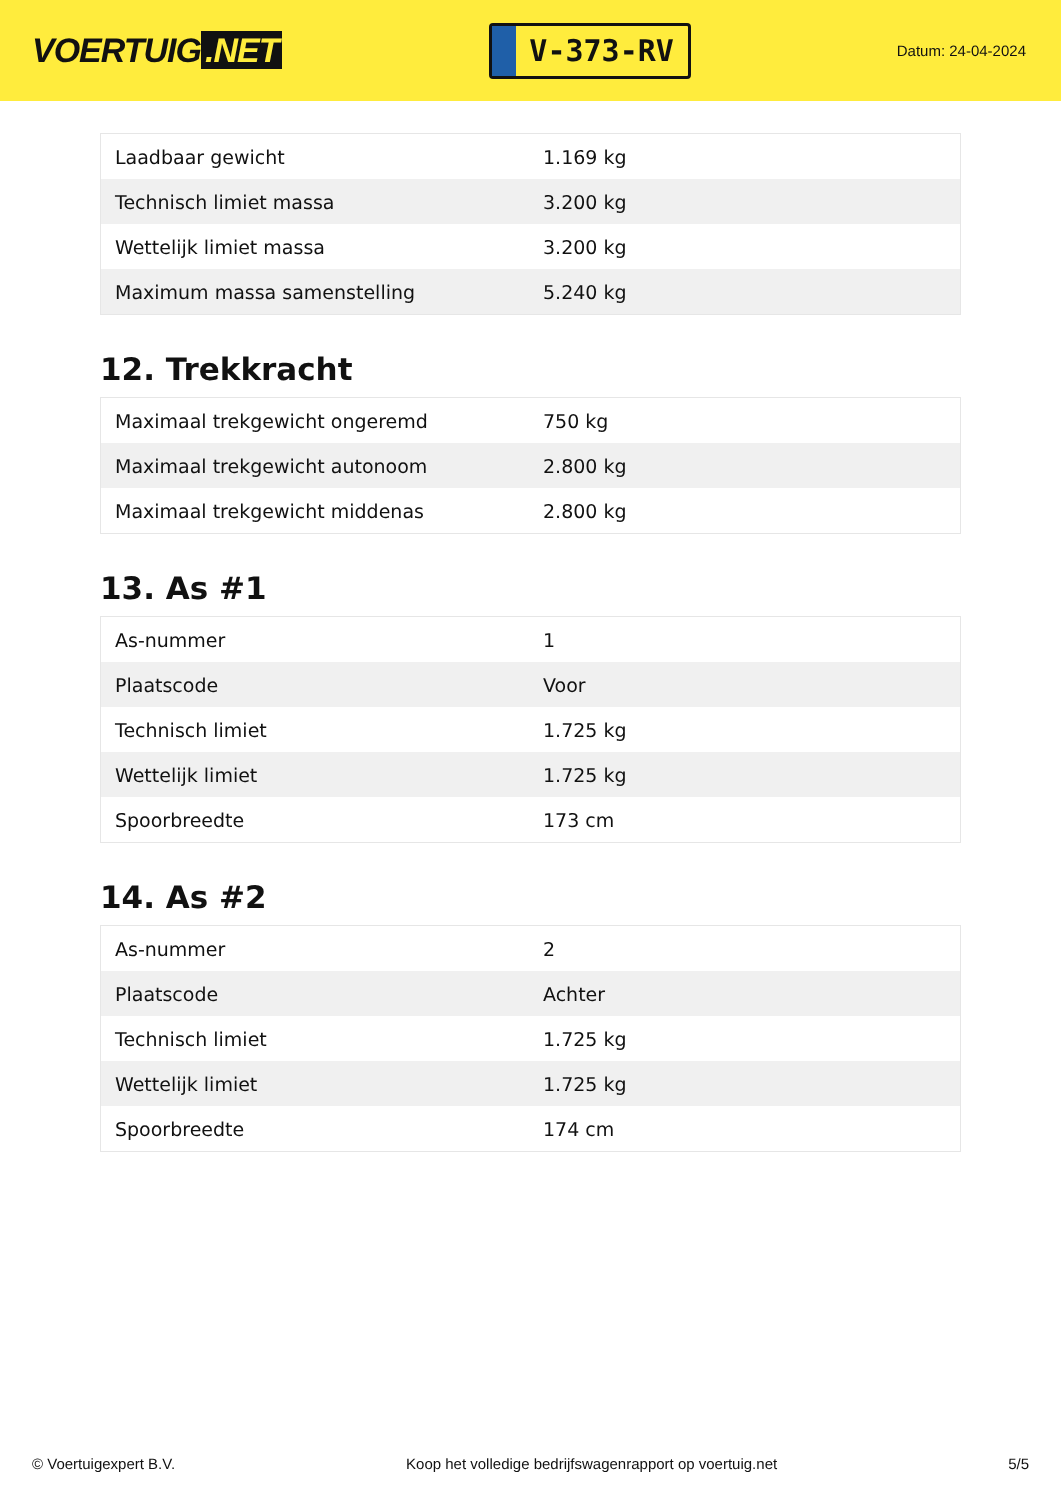VOERTUIG.NET
V-373-RV
Datum: 24-04-2024
| Laadbaar gewicht | 1.169 kg |
| Technisch limiet massa | 3.200 kg |
| Wettelijk limiet massa | 3.200 kg |
| Maximum massa samenstelling | 5.240 kg |
12. Trekkracht
| Maximaal trekgewicht ongeremd | 750 kg |
| Maximaal trekgewicht autonoom | 2.800 kg |
| Maximaal trekgewicht middenas | 2.800 kg |
13. As #1
| As-nummer | 1 |
| Plaatscode | Voor |
| Technisch limiet | 1.725 kg |
| Wettelijk limiet | 1.725 kg |
| Spoorbreedte | 173 cm |
14. As #2
| As-nummer | 2 |
| Plaatscode | Achter |
| Technisch limiet | 1.725 kg |
| Wettelijk limiet | 1.725 kg |
| Spoorbreedte | 174 cm |
© Voertuigexpert B.V. Koop het volledige bedrijfswagenrapport op voertuig.net 5/5